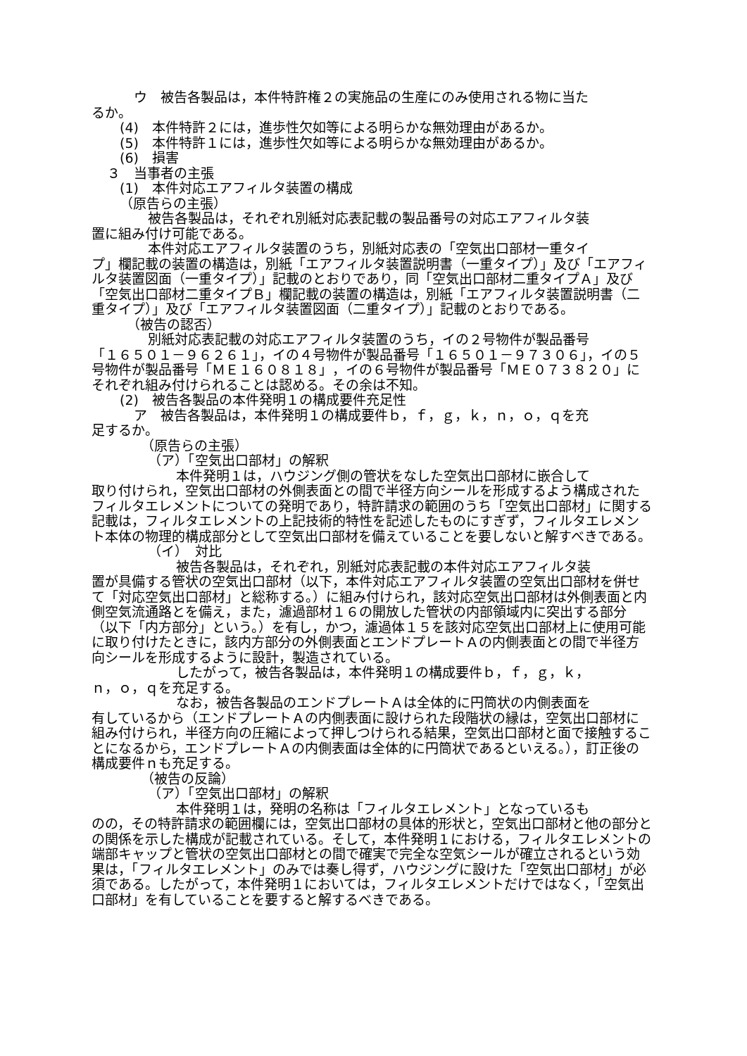ウ　被告各製品は，本件特許権２の実施品の生産にのみ使用される物に当た
るか。
(4)　本件特許２には，進歩性欠如等による明らかな無効理由があるか。
(5)　本件特許１には，進歩性欠如等による明らかな無効理由があるか。
(6)　損害
３　当事者の主張
(1)　本件対応エアフィルタ装置の構成
（原告らの主張）
被告各製品は，それぞれ別紙対応表記載の製品番号の対応エアフィルタ装
置に組み付け可能である。
本件対応エアフィルタ装置のうち，別紙対応表の「空気出口部材一重タイ
プ」欄記載の装置の構造は，別紙「エアフィルタ装置説明書（一重タイプ）」及び「エアフィルタ装置図面（一重タイプ）」記載のとおりであり，同「空気出口部材二重タイプＡ」及び「空気出口部材二重タイプＢ」欄記載の装置の構造は，別紙「エアフィルタ装置説明書（二重タイプ）」及び「エアフィルタ装置図面（二重タイプ）」記載のとおりである。
（被告の認否）
別紙対応表記載の対応エアフィルタ装置のうち，イの２号物件が製品番号
「１６５０１－９６２６１」，イの４号物件が製品番号「１６５０１－９７３０６」，イの５号物件が製品番号「ＭＥ１６０８１８」，イの６号物件が製品番号「ＭＥ０７３８２０」にそれぞれ組み付けられることは認める。その余は不知。
(2)　被告各製品の本件発明１の構成要件充足性
ア　被告各製品は，本件発明１の構成要件ｂ，ｆ，ｇ，ｋ，ｎ，ｏ，ｑを充
足するか。
（原告らの主張）
（ア）「空気出口部材」の解釈
本件発明１は，ハウジング側の管状をなした空気出口部材に嵌合して
取り付けられ，空気出口部材の外側表面との間で半径方向シールを形成するよう構成されたフィルタエレメントについての発明であり，特許請求の範囲のうち「空気出口部材」に関する記載は，フィルタエレメントの上記技術的特性を記述したものにすぎず，フィルタエレメント本体の物理的構成部分として空気出口部材を備えていることを要しないと解すべきである。
（イ）　対比
被告各製品は，それぞれ，別紙対応表記載の本件対応エアフィルタ装
置が具備する管状の空気出口部材（以下，本件対応エアフィルタ装置の空気出口部材を併せて「対応空気出口部材」と総称する。）に組み付けられ，該対応空気出口部材は外側表面と内側空気流通路とを備え，また，濾過部材１６の開放した管状の内部領域内に突出する部分（以下「内方部分」という。）を有し，かつ，濾過体１５を該対応空気出口部材上に使用可能に取り付けたときに，該内方部分の外側表面とエンドプレートＡの内側表面との間で半径方向シールを形成するように設計，製造されている。
したがって，被告各製品は，本件発明１の構成要件ｂ，ｆ，ｇ，ｋ，
ｎ，ｏ，ｑを充足する。
なお，被告各製品のエンドプレートＡは全体的に円筒状の内側表面を
有しているから（エンドプレートＡの内側表面に設けられた段階状の縁は，空気出口部材に組み付けられ，半径方向の圧縮によって押しつけられる結果，空気出口部材と面で接触することになるから，エンドプレートＡの内側表面は全体的に円筒状であるといえる。），訂正後の構成要件ｎも充足する。
（被告の反論）
（ア）「空気出口部材」の解釈
本件発明１は，発明の名称は「フィルタエレメント」となっているも
のの，その特許請求の範囲欄には，空気出口部材の具体的形状と，空気出口部材と他の部分との関係を示した構成が記載されている。そして，本件発明１における，フィルタエレメントの端部キャップと管状の空気出口部材との間で確実で完全な空気シールが確立されるという効果は，「フィルタエレメント」のみでは奏し得ず，ハウジングに設けた「空気出口部材」が必須である。したがって，本件発明１においては，フィルタエレメントだけではなく，「空気出口部材」を有していることを要すると解するべきである。